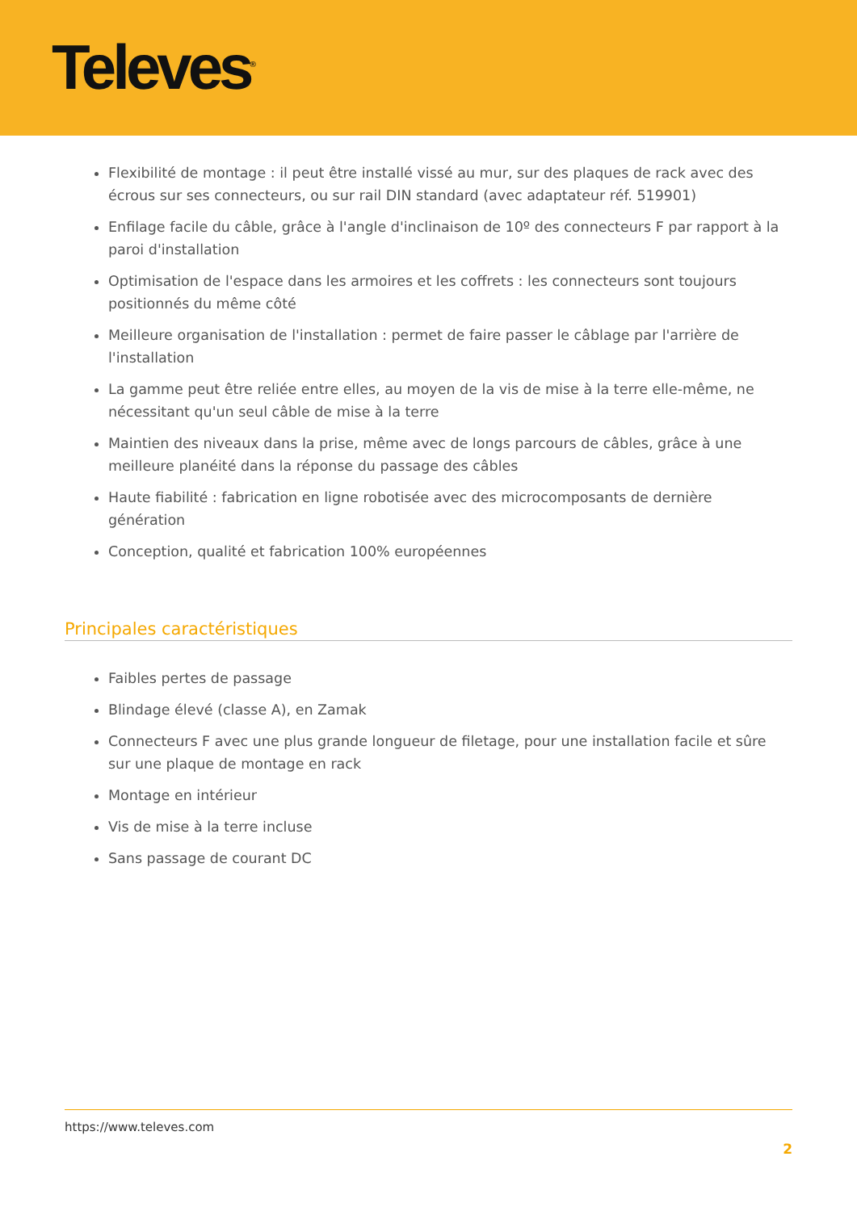Televes<sup>®</sup>
Flexibilité de montage : il peut être installé vissé au mur, sur des plaques de rack avec des écrous sur ses connecteurs, ou sur rail DIN standard (avec adaptateur réf. 519901)
Enfilage facile du câble, grâce à l'angle d'inclinaison de 10º des connecteurs F par rapport à la paroi d'installation
Optimisation de l'espace dans les armoires et les coffrets : les connecteurs sont toujours positionnés du même côté
Meilleure organisation de l'installation : permet de faire passer le câblage par l'arrière de l'installation
La gamme peut être reliée entre elles, au moyen de la vis de mise à la terre elle-même, ne nécessitant qu'un seul câble de mise à la terre
Maintien des niveaux dans la prise, même avec de longs parcours de câbles, grâce à une meilleure planéité dans la réponse du passage des câbles
Haute fiabilité : fabrication en ligne robotisée avec des microcomposants de dernière génération
Conception, qualité et fabrication 100% européennes
Principales caractéristiques
Faibles pertes de passage
Blindage élevé (classe A), en Zamak
Connecteurs F avec une plus grande longueur de filetage, pour une installation facile et sûre sur une plaque de montage en rack
Montage en intérieur
Vis de mise à la terre incluse
Sans passage de courant DC
https://www.televes.com
2